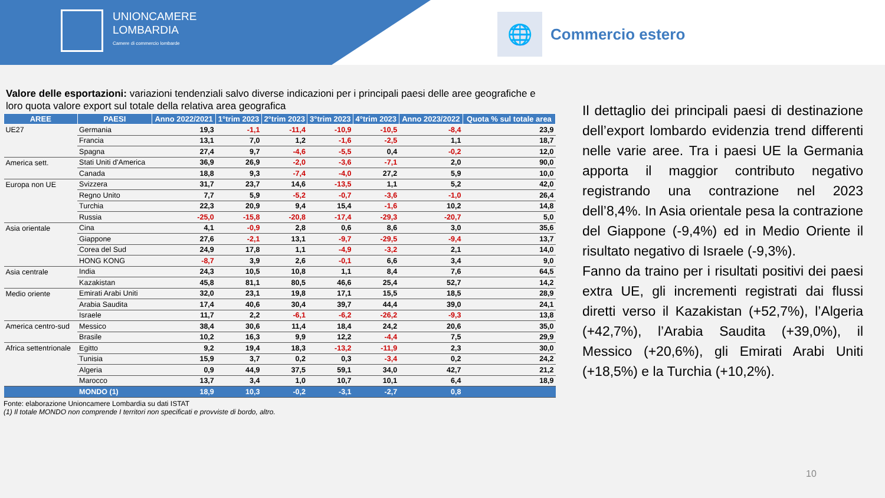UNIONCAMERE
LOMBARDIA
Camere di commercio lombarde
🌐
Commercio estero
Valore delle esportazioni: variazioni tendenziali salvo diverse indicazioni per i principali paesi delle aree geografiche e loro quota valore export sul totale della relativa area geografica
| AREE | PAESI | Anno 2022/2021 | 1°trim 2023 | 2°trim 2023 | 3°trim 2023 | 4°trim 2023 | Anno 2023/2022 | Quota % sul totale area |
| --- | --- | --- | --- | --- | --- | --- | --- | --- |
| UE27 | Germania | 19,3 | -1,1 | -11,4 | -10,9 | -10,5 | -8,4 | 23,9 |
| | Francia | 13,1 | 7,0 | 1,2 | -1,6 | -2,5 | 1,1 | 18,7 |
| | Spagna | 27,4 | 9,7 | -4,6 | -5,5 | 0,4 | -0,2 | 12,0 |
| America sett. | Stati Uniti d'America | 36,9 | 26,9 | -2,0 | -3,6 | -7,1 | 2,0 | 90,0 |
| | Canada | 18,8 | 9,3 | -7,4 | -4,0 | 27,2 | 5,9 | 10,0 |
| Europa non UE | Svizzera | 31,7 | 23,7 | 14,6 | -13,5 | 1,1 | 5,2 | 42,0 |
| | Regno Unito | 7,7 | 5,9 | -5,2 | -0,7 | -3,6 | -1,0 | 26,4 |
| | Turchia | 22,3 | 20,9 | 9,4 | 15,4 | -1,6 | 10,2 | 14,8 |
| | Russia | -25,0 | -15,8 | -20,8 | -17,4 | -29,3 | -20,7 | 5,0 |
| Asia orientale | Cina | 4,1 | -0,9 | 2,8 | 0,6 | 8,6 | 3,0 | 35,6 |
| | Giappone | 27,6 | -2,1 | 13,1 | -9,7 | -29,5 | -9,4 | 13,7 |
| | Corea del Sud | 24,9 | 17,8 | 1,1 | -4,9 | -3,2 | 2,1 | 14,0 |
| | HONG KONG | -8,7 | 3,9 | 2,6 | -0,1 | 6,6 | 3,4 | 9,0 |
| Asia centrale | India | 24,3 | 10,5 | 10,8 | 1,1 | 8,4 | 7,6 | 64,5 |
| | Kazakistan | 45,8 | 81,1 | 80,5 | 46,6 | 25,4 | 52,7 | 14,2 |
| Medio oriente | Emirati Arabi Uniti | 32,0 | 23,1 | 19,8 | 17,1 | 15,5 | 18,5 | 28,9 |
| | Arabia Saudita | 17,4 | 40,6 | 30,4 | 39,7 | 44,4 | 39,0 | 24,1 |
| | Israele | 11,7 | 2,2 | -6,1 | -6,2 | -26,2 | -9,3 | 13,8 |
| America centro-sud | Messico | 38,4 | 30,6 | 11,4 | 18,4 | 24,2 | 20,6 | 35,0 |
| | Brasile | 10,2 | 16,3 | 9,9 | 12,2 | -4,4 | 7,5 | 29,9 |
| Africa settentrionale | Egitto | 9,2 | 19,4 | 18,3 | -13,2 | -11,9 | 2,3 | 30,0 |
| | Tunisia | 15,9 | 3,7 | 0,2 | 0,3 | -3,4 | 0,2 | 24,2 |
| | Algeria | 0,9 | 44,9 | 37,5 | 59,1 | 34,0 | 42,7 | 21,2 |
| | Marocco | 13,7 | 3,4 | 1,0 | 10,7 | 10,1 | 6,4 | 18,9 |
| | MONDO (1) | 18,9 | 10,3 | -0,2 | -3,1 | -2,7 | 0,8 | |
Fonte: elaborazione Unioncamere Lombardia su dati ISTAT
(1) Il totale MONDO non comprende I territori non specificati e provviste di bordo, altro.
Il dettaglio dei principali paesi di destinazione dell’export lombardo evidenzia trend differenti nelle varie aree. Tra i paesi UE la Germania apporta il maggior contributo negativo registrando una contrazione nel 2023 dell’8,4%. In Asia orientale pesa la contrazione del Giappone (-9,4%) ed in Medio Oriente il risultato negativo di Israele (-9,3%).
Fanno da traino per i risultati positivi dei paesi extra UE, gli incrementi registrati dai flussi diretti verso il Kazakistan (+52,7%), l’Algeria (+42,7%), l’Arabia Saudita (+39,0%), il Messico (+20,6%), gli Emirati Arabi Uniti (+18,5%) e la Turchia (+10,2%).
10